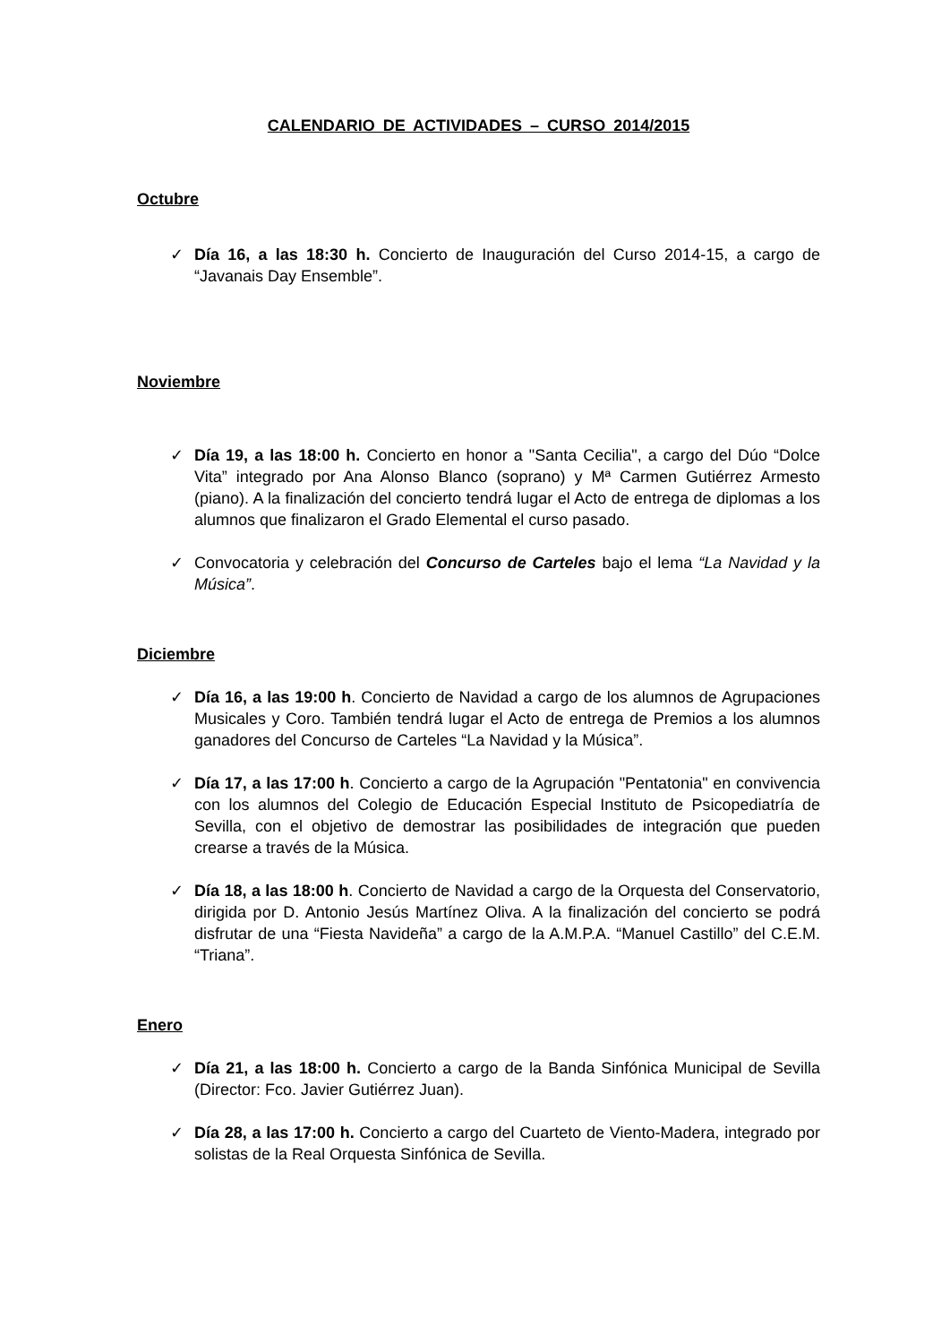CALENDARIO DE ACTIVIDADES – CURSO 2014/2015
Octubre
✓ Día 16, a las 18:30 h. Concierto de Inauguración del Curso 2014-15, a cargo de “Javanais Day Ensemble”.
Noviembre
✓ Día 19, a las 18:00 h. Concierto en honor a "Santa Cecilia", a cargo del Dúo “Dolce Vita” integrado por Ana Alonso Blanco (soprano) y Mª Carmen Gutiérrez Armesto (piano). A la finalización del concierto tendrá lugar el Acto de entrega de diplomas a los alumnos que finalizaron el Grado Elemental el curso pasado.
✓ Convocatoria y celebración del Concurso de Carteles bajo el lema “La Navidad y la Música”.
Diciembre
✓ Día 16, a las 19:00 h. Concierto de Navidad a cargo de los alumnos de Agrupaciones Musicales y Coro. También tendrá lugar el Acto de entrega de Premios a los alumnos ganadores del Concurso de Carteles “La Navidad y la Música”.
✓ Día 17, a las 17:00 h. Concierto a cargo de la Agrupación "Pentatonia" en convivencia con los alumnos del Colegio de Educación Especial Instituto de Psicopediatría de Sevilla, con el objetivo de demostrar las posibilidades de integración que pueden crearse a través de la Música.
✓ Día 18, a las 18:00 h. Concierto de Navidad a cargo de la Orquesta del Conservatorio, dirigida por D. Antonio Jesús Martínez Oliva. A la finalización del concierto se podrá disfrutar de una “Fiesta Navideña” a cargo de la A.M.P.A. “Manuel Castillo” del C.E.M. “Triana”.
Enero
✓ Día 21, a las 18:00 h. Concierto a cargo de la Banda Sinfónica Municipal de Sevilla (Director: Fco. Javier Gutiérrez Juan).
✓ Día 28, a las 17:00 h. Concierto a cargo del Cuarteto de Viento-Madera, integrado por solistas de la Real Orquesta Sinfónica de Sevilla.